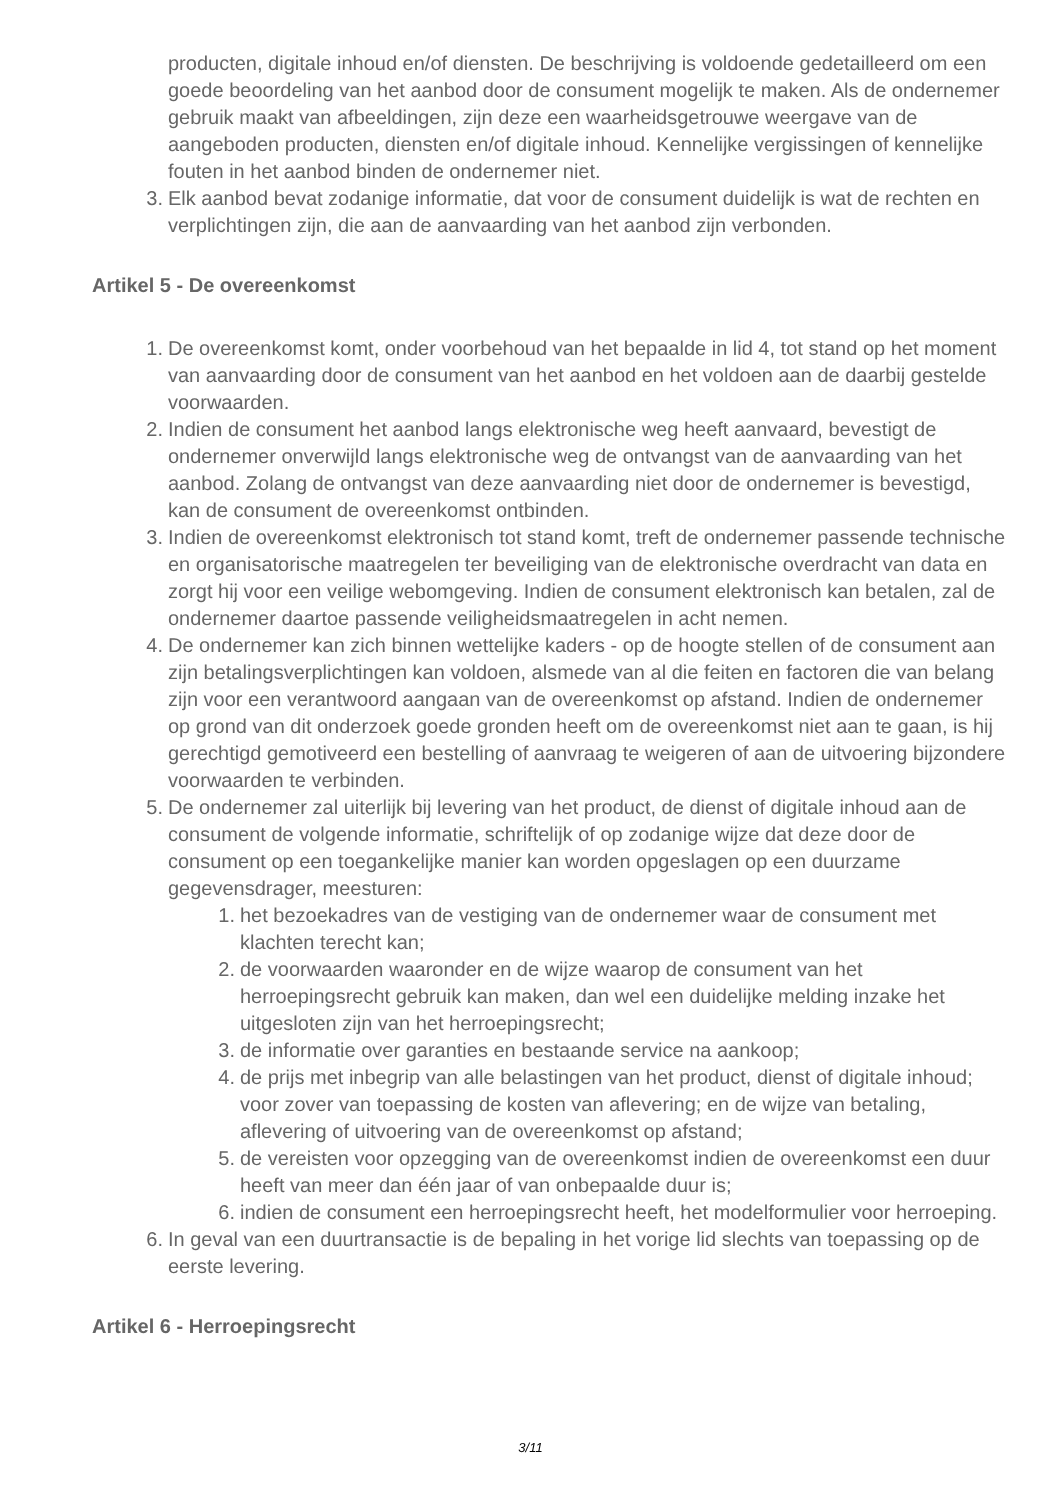producten, digitale inhoud en/of diensten. De beschrijving is voldoende gedetailleerd om een goede beoordeling van het aanbod door de consument mogelijk te maken. Als de ondernemer gebruik maakt van afbeeldingen, zijn deze een waarheidsgetrouwe weergave van de aangeboden producten, diensten en/of digitale inhoud. Kennelijke vergissingen of kennelijke fouten in het aanbod binden de ondernemer niet.
3. Elk aanbod bevat zodanige informatie, dat voor de consument duidelijk is wat de rechten en verplichtingen zijn, die aan de aanvaarding van het aanbod zijn verbonden.
Artikel 5 - De overeenkomst
1. De overeenkomst komt, onder voorbehoud van het bepaalde in lid 4, tot stand op het moment van aanvaarding door de consument van het aanbod en het voldoen aan de daarbij gestelde voorwaarden.
2. Indien de consument het aanbod langs elektronische weg heeft aanvaard, bevestigt de ondernemer onverwijld langs elektronische weg de ontvangst van de aanvaarding van het aanbod. Zolang de ontvangst van deze aanvaarding niet door de ondernemer is bevestigd, kan de consument de overeenkomst ontbinden.
3. Indien de overeenkomst elektronisch tot stand komt, treft de ondernemer passende technische en organisatorische maatregelen ter beveiliging van de elektronische overdracht van data en zorgt hij voor een veilige webomgeving. Indien de consument elektronisch kan betalen, zal de ondernemer daartoe passende veiligheidsmaatregelen in acht nemen.
4. De ondernemer kan zich binnen wettelijke kaders - op de hoogte stellen of de consument aan zijn betalingsverplichtingen kan voldoen, alsmede van al die feiten en factoren die van belang zijn voor een verantwoord aangaan van de overeenkomst op afstand. Indien de ondernemer op grond van dit onderzoek goede gronden heeft om de overeenkomst niet aan te gaan, is hij gerechtigd gemotiveerd een bestelling of aanvraag te weigeren of aan de uitvoering bijzondere voorwaarden te verbinden.
5. De ondernemer zal uiterlijk bij levering van het product, de dienst of digitale inhoud aan de consument de volgende informatie, schriftelijk of op zodanige wijze dat deze door de consument op een toegankelijke manier kan worden opgeslagen op een duurzame gegevensdrager, meesturen:
1. het bezoekadres van de vestiging van de ondernemer waar de consument met klachten terecht kan;
2. de voorwaarden waaronder en de wijze waarop de consument van het herroepingsrecht gebruik kan maken, dan wel een duidelijke melding inzake het uitgesloten zijn van het herroepingsrecht;
3. de informatie over garanties en bestaande service na aankoop;
4. de prijs met inbegrip van alle belastingen van het product, dienst of digitale inhoud; voor zover van toepassing de kosten van aflevering; en de wijze van betaling, aflevering of uitvoering van de overeenkomst op afstand;
5. de vereisten voor opzegging van de overeenkomst indien de overeenkomst een duur heeft van meer dan één jaar of van onbepaalde duur is;
6. indien de consument een herroepingsrecht heeft, het modelformulier voor herroeping.
6. In geval van een duurtransactie is de bepaling in het vorige lid slechts van toepassing op de eerste levering.
Artikel 6 - Herroepingsrecht
3/11